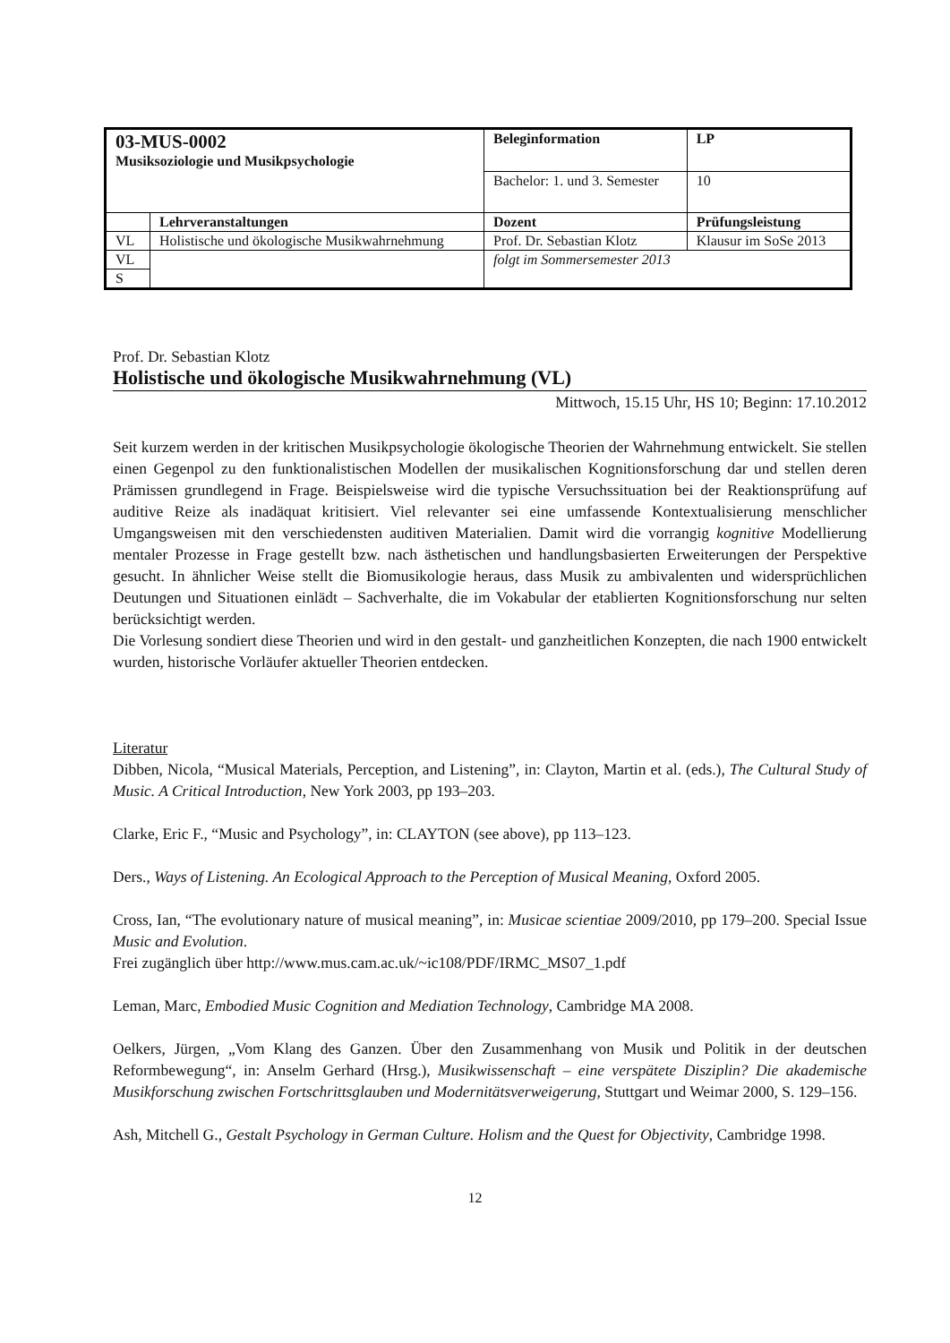| 03-MUS-0002 Musiksoziologie und Musikpsychologie | | Beleginformation | | LP |
| | | Bachelor: 1. und 3. Semester | | 10 |
| | Lehrveranstaltungen | Dozent | Prüfungsleistung | |
| VL | Holistische und ökologische Musikwahrnehmung | Prof. Dr. Sebastian Klotz | Klausur im SoSe 2013 | |
| VL | | folgt im Sommersemester 2013 | | |
| S | | | | |
Prof. Dr. Sebastian Klotz
Holistische und ökologische Musikwahrnehmung (VL)
Mittwoch, 15.15 Uhr, HS 10; Beginn: 17.10.2012
Seit kurzem werden in der kritischen Musikpsychologie ökologische Theorien der Wahrnehmung entwickelt. Sie stellen einen Gegenpol zu den funktionalistischen Modellen der musikalischen Kognitionsforschung dar und stellen deren Prämissen grundlegend in Frage. Beispielsweise wird die typische Versuchssituation bei der Reaktionsprüfung auf auditive Reize als inadäquat kritisiert. Viel relevanter sei eine umfassende Kontextualisierung menschlicher Umgangsweisen mit den verschiedensten auditiven Materialien. Damit wird die vorrangig kognitive Modellierung mentaler Prozesse in Frage gestellt bzw. nach ästhetischen und handlungsbasierten Erweiterungen der Perspektive gesucht. In ähnlicher Weise stellt die Biomusikologie heraus, dass Musik zu ambivalenten und widersprüchlichen Deutungen und Situationen einlädt – Sachverhalte, die im Vokabular der etablierten Kognitionsforschung nur selten berücksichtigt werden.
Die Vorlesung sondiert diese Theorien und wird in den gestalt- und ganzheitlichen Konzepten, die nach 1900 entwickelt wurden, historische Vorläufer aktueller Theorien entdecken.
Literatur
Dibben, Nicola, “Musical Materials, Perception, and Listening”, in: Clayton, Martin et al. (eds.), The Cultural Study of Music. A Critical Introduction, New York 2003, pp 193–203.
Clarke, Eric F., “Music and Psychology”, in: CLAYTON (see above), pp 113–123.
Ders., Ways of Listening. An Ecological Approach to the Perception of Musical Meaning, Oxford 2005.
Cross, Ian, “The evolutionary nature of musical meaning”, in: Musicae scientiae 2009/2010, pp 179–200. Special Issue Music and Evolution.
Frei zugänglich über http://www.mus.cam.ac.uk/~ic108/PDF/IRMC_MS07_1.pdf
Leman, Marc, Embodied Music Cognition and Mediation Technology, Cambridge MA 2008.
Oelkers, Jürgen, „Vom Klang des Ganzen. Über den Zusammenhang von Musik und Politik in der deutschen Reformbewegung“, in: Anselm Gerhard (Hrsg.), Musikwissenschaft – eine verspätete Disziplin? Die akademische Musikforschung zwischen Fortschrittsglauben und Modernitätsverweigerung, Stuttgart und Weimar 2000, S. 129–156.
Ash, Mitchell G., Gestalt Psychology in German Culture. Holism and the Quest for Objectivity, Cambridge 1998.
12